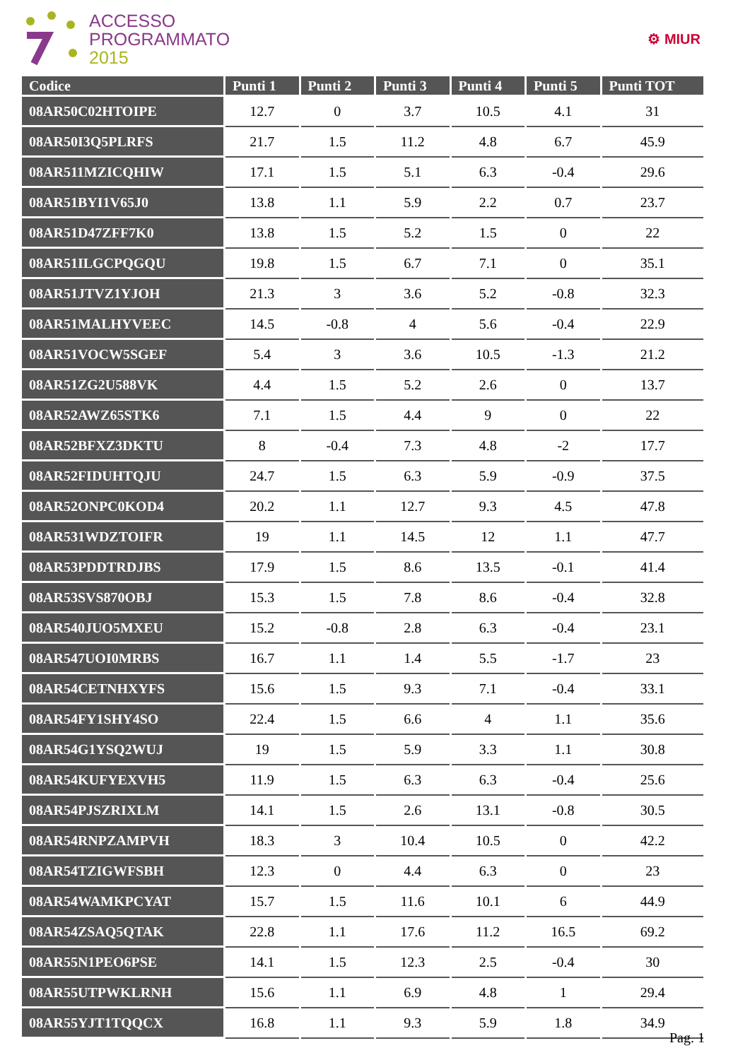ACCESSO
PROGRAMMATO
2015
⚙ MIUR
| Codice | Punti 1 | Punti 2 | Punti 3 | Punti 4 | Punti 5 | Punti TOT |
| --- | --- | --- | --- | --- | --- | --- |
| 08AR50C02HTOIPE | 12.7 | 0 | 3.7 | 10.5 | 4.1 | 31 |
| 08AR50I3Q5PLRFS | 21.7 | 1.5 | 11.2 | 4.8 | 6.7 | 45.9 |
| 08AR511MZICQHIW | 17.1 | 1.5 | 5.1 | 6.3 | -0.4 | 29.6 |
| 08AR51BYI1V65J0 | 13.8 | 1.1 | 5.9 | 2.2 | 0.7 | 23.7 |
| 08AR51D47ZFF7K0 | 13.8 | 1.5 | 5.2 | 1.5 | 0 | 22 |
| 08AR51ILGCPQGQU | 19.8 | 1.5 | 6.7 | 7.1 | 0 | 35.1 |
| 08AR51JTVZ1YJOH | 21.3 | 3 | 3.6 | 5.2 | -0.8 | 32.3 |
| 08AR51MALHYVEEC | 14.5 | -0.8 | 4 | 5.6 | -0.4 | 22.9 |
| 08AR51VOCW5SGEF | 5.4 | 3 | 3.6 | 10.5 | -1.3 | 21.2 |
| 08AR51ZG2U588VK | 4.4 | 1.5 | 5.2 | 2.6 | 0 | 13.7 |
| 08AR52AWZ65STK6 | 7.1 | 1.5 | 4.4 | 9 | 0 | 22 |
| 08AR52BFXZ3DKTU | 8 | -0.4 | 7.3 | 4.8 | -2 | 17.7 |
| 08AR52FIDUHTQJU | 24.7 | 1.5 | 6.3 | 5.9 | -0.9 | 37.5 |
| 08AR52ONPC0KOD4 | 20.2 | 1.1 | 12.7 | 9.3 | 4.5 | 47.8 |
| 08AR531WDZTOIFR | 19 | 1.1 | 14.5 | 12 | 1.1 | 47.7 |
| 08AR53PDDTRDJBS | 17.9 | 1.5 | 8.6 | 13.5 | -0.1 | 41.4 |
| 08AR53SVS870OBJ | 15.3 | 1.5 | 7.8 | 8.6 | -0.4 | 32.8 |
| 08AR540JUO5MXEU | 15.2 | -0.8 | 2.8 | 6.3 | -0.4 | 23.1 |
| 08AR547UOI0MRBS | 16.7 | 1.1 | 1.4 | 5.5 | -1.7 | 23 |
| 08AR54CETNHXYFS | 15.6 | 1.5 | 9.3 | 7.1 | -0.4 | 33.1 |
| 08AR54FY1SHY4SO | 22.4 | 1.5 | 6.6 | 4 | 1.1 | 35.6 |
| 08AR54G1YSQ2WUJ | 19 | 1.5 | 5.9 | 3.3 | 1.1 | 30.8 |
| 08AR54KUFYEXVH5 | 11.9 | 1.5 | 6.3 | 6.3 | -0.4 | 25.6 |
| 08AR54PJSZRIXLM | 14.1 | 1.5 | 2.6 | 13.1 | -0.8 | 30.5 |
| 08AR54RNPZAMPVH | 18.3 | 3 | 10.4 | 10.5 | 0 | 42.2 |
| 08AR54TZIGWFSBH | 12.3 | 0 | 4.4 | 6.3 | 0 | 23 |
| 08AR54WAMKPCYAT | 15.7 | 1.5 | 11.6 | 10.1 | 6 | 44.9 |
| 08AR54ZSAQ5QTAK | 22.8 | 1.1 | 17.6 | 11.2 | 16.5 | 69.2 |
| 08AR55N1PEO6PSE | 14.1 | 1.5 | 12.3 | 2.5 | -0.4 | 30 |
| 08AR55UTPWKLRNH | 15.6 | 1.1 | 6.9 | 4.8 | 1 | 29.4 |
| 08AR55YJT1TQQCX | 16.8 | 1.1 | 9.3 | 5.9 | 1.8 | 34.9 |
Pag. 1